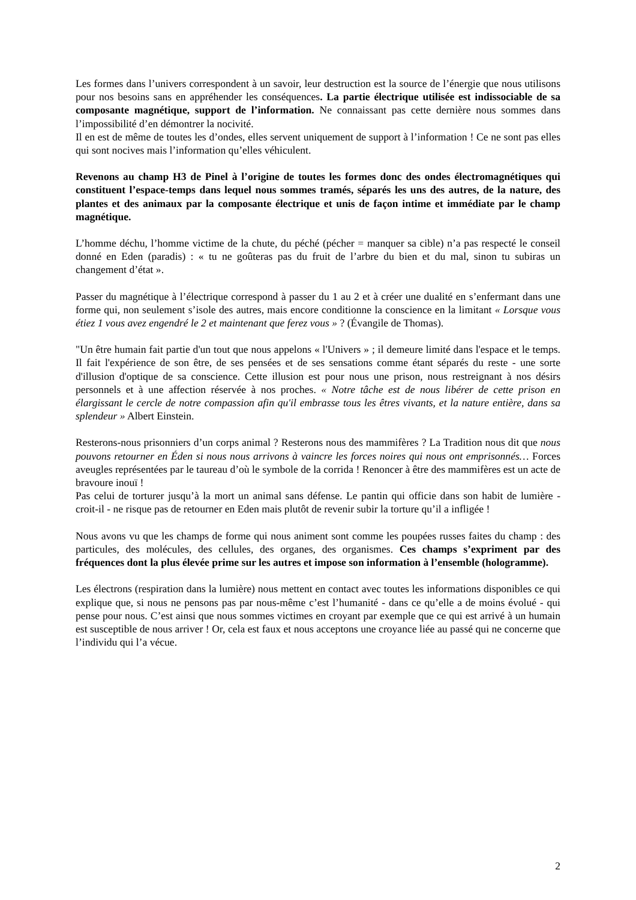Les formes dans l’univers correspondent à un savoir, leur destruction est la source de l’énergie que nous utilisons pour nos besoins sans en appréhender les conséquences. La partie électrique utilisée est indissociable de sa composante magnétique, support de l’information. Ne connaissant pas cette dernière nous sommes dans l’impossibilité d’en démontrer la nocivité.
Il en est de même de toutes les d’ondes, elles servent uniquement de support à l’information ! Ce ne sont pas elles qui sont nocives mais l’information qu’elles véhiculent.
Revenons au champ H3 de Pinel à l’origine de toutes les formes donc des ondes électromagnétiques qui constituent l’espace-temps dans lequel nous sommes tramés, séparés les uns des autres, de la nature, des plantes et des animaux par la composante électrique et unis de façon intime et immédiate par le champ magnétique.
L’homme déchu, l’homme victime de la chute, du péché (pécher = manquer sa cible) n’a pas respecté le conseil donné en Eden (paradis) : « tu ne goûteras pas du fruit de l’arbre du bien et du mal, sinon tu subiras un changement d’état ».
Passer du magnétique à l’électrique correspond à passer du 1 au 2 et à créer une dualité en s’enfermant dans une forme qui, non seulement s’isole des autres, mais encore conditionne la conscience en la limitant « Lorsque vous étiez 1 vous avez engendré le 2 et maintenant que ferez vous » ? (Évangile de Thomas).
"Un être humain fait partie d'un tout que nous appelons « l'Univers » ; il demeure limité dans l'espace et le temps. Il fait l'expérience de son être, de ses pensées et de ses sensations comme étant séparés du reste - une sorte d'illusion d'optique de sa conscience. Cette illusion est pour nous une prison, nous restreignant à nos désirs personnels et à une affection réservée à nos proches. « Notre tâche est de nous libérer de cette prison en élargissant le cercle de notre compassion afin qu'il embrasse tous les êtres vivants, et la nature entière, dans sa splendeur » Albert Einstein.
Resterons-nous prisonniers d’un corps animal ? Resterons nous des mammifères ? La Tradition nous dit que nous pouvons retourner en Éden si nous nous arrivons à vaincre les forces noires qui nous ont emprisonnés… Forces aveugles représentées par le taureau d’où le symbole de la corrida ! Renoncer à être des mammifères est un acte de bravoure inouï !
Pas celui de torturer jusqu’à la mort un animal sans défense. Le pantin qui officie dans son habit de lumière - croit-il - ne risque pas de retourner en Eden mais plutôt de revenir subir la torture qu’il a infligée !
Nous avons vu que les champs de forme qui nous animent sont comme les poupées russes faites du champ : des particules, des molécules, des cellules, des organes, des organismes. Ces champs s’expriment par des fréquences dont la plus élevée prime sur les autres et impose son information à l’ensemble (hologramme).
Les électrons (respiration dans la lumière) nous mettent en contact avec toutes les informations disponibles ce qui explique que, si nous ne pensons pas par nous-même c’est l’humanité - dans ce qu’elle a de moins évolué - qui pense pour nous. C’est ainsi que nous sommes victimes en croyant par exemple que ce qui est arrivé à un humain est susceptible de nous arriver ! Or, cela est faux et nous acceptons une croyance liée au passé qui ne concerne que l’individu qui l’a vécue.
2